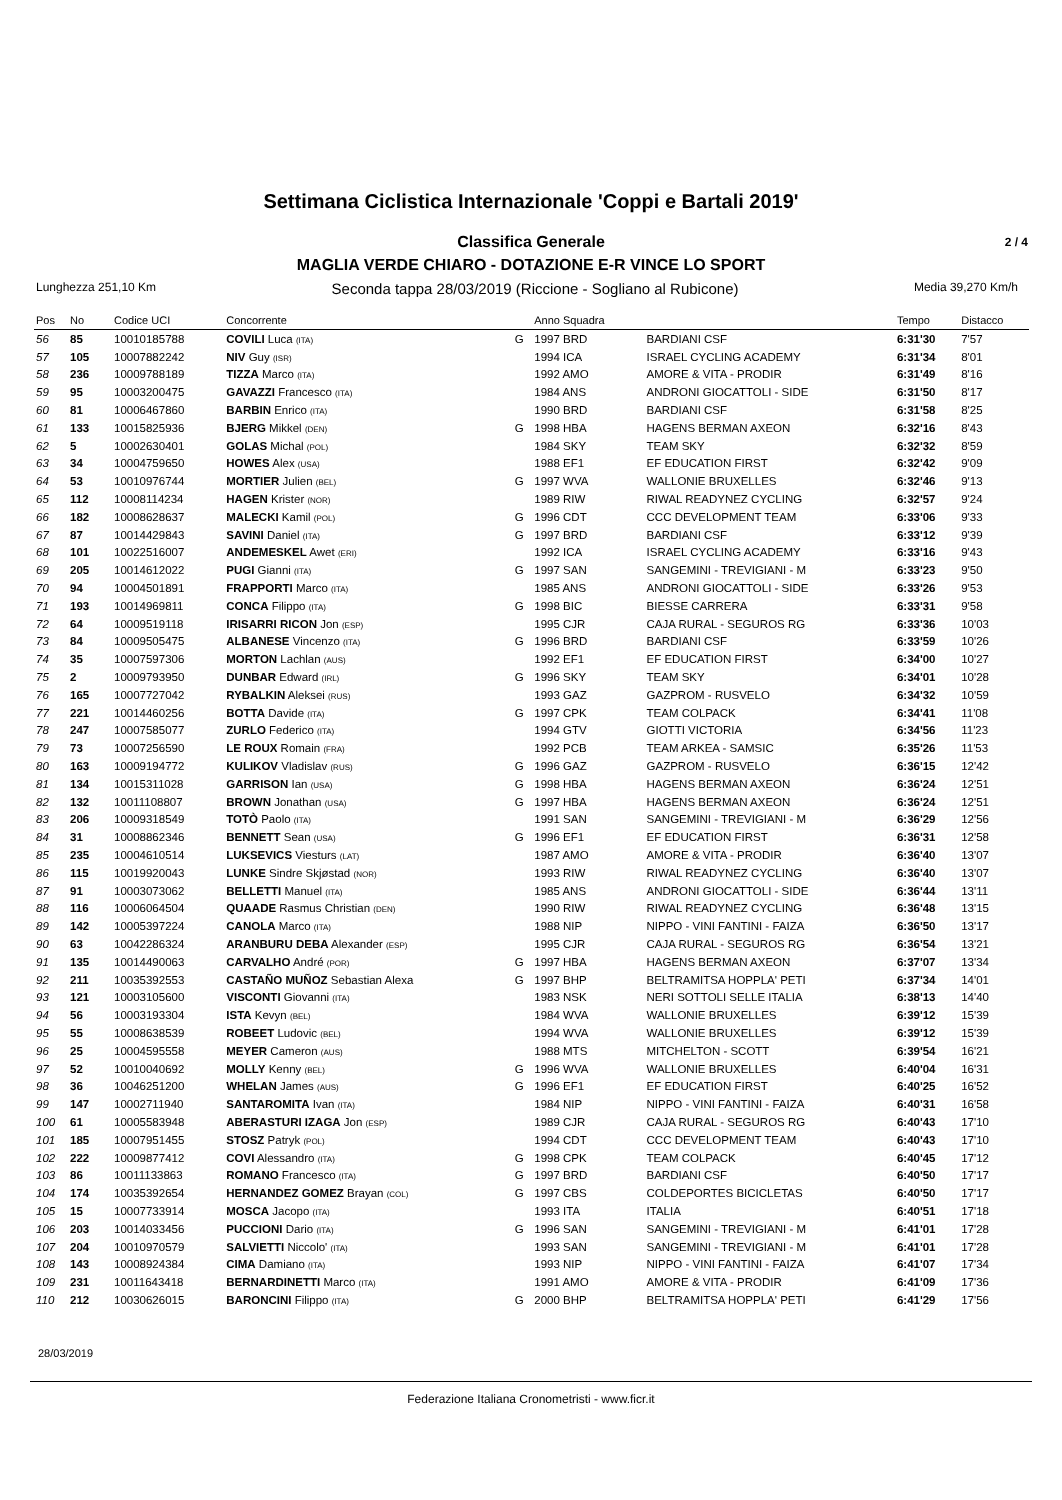Settimana Ciclistica Internazionale 'Coppi e Bartali 2019'
Classifica Generale 2 / 4
MAGLIA VERDE CHIARO - DOTAZIONE E-R VINCE LO SPORT
Lunghezza 251,10 Km Seconda tappa 28/03/2019 (Riccione - Sogliano al Rubicone) Media 39,270 Km/h
| Pos | No | Codice UCI | Concorrente | | Anno Squadra | | Tempo | Distacco |
| --- | --- | --- | --- | --- | --- | --- | --- | --- |
| 56 | 85 | 10010185788 | COVILI Luca (ITA) | G | 1997 BRD | BARDIANI CSF | 6:31'30 | 7'57 |
| 57 | 105 | 10007882242 | NIV Guy (ISR) | | 1994 ICA | ISRAEL CYCLING ACADEMY | 6:31'34 | 8'01 |
| 58 | 236 | 10009788189 | TIZZA Marco (ITA) | | 1992 AMO | AMORE & VITA - PRODIR | 6:31'49 | 8'16 |
| 59 | 95 | 10003200475 | GAVAZZI Francesco (ITA) | | 1984 ANS | ANDRONI GIOCATTOLI - SIDE | 6:31'50 | 8'17 |
| 60 | 81 | 10006467860 | BARBIN Enrico (ITA) | | 1990 BRD | BARDIANI CSF | 6:31'58 | 8'25 |
| 61 | 133 | 10015825936 | BJERG Mikkel (DEN) | G | 1998 HBA | HAGENS BERMAN AXEON | 6:32'16 | 8'43 |
| 62 | 5 | 10002630401 | GOLAS Michal (POL) | | 1984 SKY | TEAM SKY | 6:32'32 | 8'59 |
| 63 | 34 | 10004759650 | HOWES Alex (USA) | | 1988 EF1 | EF EDUCATION FIRST | 6:32'42 | 9'09 |
| 64 | 53 | 10010976744 | MORTIER Julien (BEL) | G | 1997 WVA | WALLONIE BRUXELLES | 6:32'46 | 9'13 |
| 65 | 112 | 10008114234 | HAGEN Krister (NOR) | | 1989 RIW | RIWAL READYNEZ CYCLING | 6:32'57 | 9'24 |
| 66 | 182 | 10008628637 | MALECKI Kamil (POL) | G | 1996 CDT | CCC DEVELOPMENT TEAM | 6:33'06 | 9'33 |
| 67 | 87 | 10014429843 | SAVINI Daniel (ITA) | G | 1997 BRD | BARDIANI CSF | 6:33'12 | 9'39 |
| 68 | 101 | 10022516007 | ANDEMESKEL Awet (ERI) | | 1992 ICA | ISRAEL CYCLING ACADEMY | 6:33'16 | 9'43 |
| 69 | 205 | 10014612022 | PUGI Gianni (ITA) | G | 1997 SAN | SANGEMINI - TREVIGIANI - M | 6:33'23 | 9'50 |
| 70 | 94 | 10004501891 | FRAPPORTI Marco (ITA) | | 1985 ANS | ANDRONI GIOCATTOLI - SIDE | 6:33'26 | 9'53 |
| 71 | 193 | 10014969811 | CONCA Filippo (ITA) | G | 1998 BIC | BIESSE CARRERA | 6:33'31 | 9'58 |
| 72 | 64 | 10009519118 | IRISARRI RICON Jon (ESP) | | 1995 CJR | CAJA RURAL - SEGUROS RG | 6:33'36 | 10'03 |
| 73 | 84 | 10009505475 | ALBANESE Vincenzo (ITA) | G | 1996 BRD | BARDIANI CSF | 6:33'59 | 10'26 |
| 74 | 35 | 10007597306 | MORTON Lachlan (AUS) | | 1992 EF1 | EF EDUCATION FIRST | 6:34'00 | 10'27 |
| 75 | 2 | 10009793950 | DUNBAR Edward (IRL) | G | 1996 SKY | TEAM SKY | 6:34'01 | 10'28 |
| 76 | 165 | 10007727042 | RYBALKIN Aleksei (RUS) | | 1993 GAZ | GAZPROM - RUSVELO | 6:34'32 | 10'59 |
| 77 | 221 | 10014460256 | BOTTA Davide (ITA) | G | 1997 CPK | TEAM COLPACK | 6:34'41 | 11'08 |
| 78 | 247 | 10007585077 | ZURLO Federico (ITA) | | 1994 GTV | GIOTTI VICTORIA | 6:34'56 | 11'23 |
| 79 | 73 | 10007256590 | LE ROUX Romain (FRA) | | 1992 PCB | TEAM ARKEA - SAMSIC | 6:35'26 | 11'53 |
| 80 | 163 | 10009194772 | KULIKOV Vladislav (RUS) | G | 1996 GAZ | GAZPROM - RUSVELO | 6:36'15 | 12'42 |
| 81 | 134 | 10015311028 | GARRISON Ian (USA) | G | 1998 HBA | HAGENS BERMAN AXEON | 6:36'24 | 12'51 |
| 82 | 132 | 10011108807 | BROWN Jonathan (USA) | G | 1997 HBA | HAGENS BERMAN AXEON | 6:36'24 | 12'51 |
| 83 | 206 | 10009318549 | TOTÒ Paolo (ITA) | | 1991 SAN | SANGEMINI - TREVIGIANI - M | 6:36'29 | 12'56 |
| 84 | 31 | 10008862346 | BENNETT Sean (USA) | G | 1996 EF1 | EF EDUCATION FIRST | 6:36'31 | 12'58 |
| 85 | 235 | 10004610514 | LUKSEVICS Viesturs (LAT) | | 1987 AMO | AMORE & VITA - PRODIR | 6:36'40 | 13'07 |
| 86 | 115 | 10019920043 | LUNKE Sindre Skjøstad (NOR) | | 1993 RIW | RIWAL READYNEZ CYCLING | 6:36'40 | 13'07 |
| 87 | 91 | 10003073062 | BELLETTI Manuel (ITA) | | 1985 ANS | ANDRONI GIOCATTOLI - SIDE | 6:36'44 | 13'11 |
| 88 | 116 | 10006064504 | QUAADE Rasmus Christian (DEN) | | 1990 RIW | RIWAL READYNEZ CYCLING | 6:36'48 | 13'15 |
| 89 | 142 | 10005397224 | CANOLA Marco (ITA) | | 1988 NIP | NIPPO - VINI FANTINI - FAIZA | 6:36'50 | 13'17 |
| 90 | 63 | 10042286324 | ARANBURU DEBA Alexander (ESP) | | 1995 CJR | CAJA RURAL - SEGUROS RG | 6:36'54 | 13'21 |
| 91 | 135 | 10014490063 | CARVALHO André (POR) | G | 1997 HBA | HAGENS BERMAN AXEON | 6:37'07 | 13'34 |
| 92 | 211 | 10035392553 | CASTAÑO MUÑOZ Sebastian Alexa | G | 1997 BHP | BELTRAMITSA HOPPLA' PETI | 6:37'34 | 14'01 |
| 93 | 121 | 10003105600 | VISCONTI Giovanni (ITA) | | 1983 NSK | NERI SOTTOLI SELLE ITALIA | 6:38'13 | 14'40 |
| 94 | 56 | 10003193304 | ISTA Kevyn (BEL) | | 1984 WVA | WALLONIE BRUXELLES | 6:39'12 | 15'39 |
| 95 | 55 | 10008638539 | ROBEET Ludovic (BEL) | | 1994 WVA | WALLONIE BRUXELLES | 6:39'12 | 15'39 |
| 96 | 25 | 10004595558 | MEYER Cameron (AUS) | | 1988 MTS | MITCHELTON - SCOTT | 6:39'54 | 16'21 |
| 97 | 52 | 10010040692 | MOLLY Kenny (BEL) | G | 1996 WVA | WALLONIE BRUXELLES | 6:40'04 | 16'31 |
| 98 | 36 | 10046251200 | WHELAN James (AUS) | G | 1996 EF1 | EF EDUCATION FIRST | 6:40'25 | 16'52 |
| 99 | 147 | 10002711940 | SANTAROMITA Ivan (ITA) | | 1984 NIP | NIPPO - VINI FANTINI - FAIZA | 6:40'31 | 16'58 |
| 100 | 61 | 10005583948 | ABERASTURI IZAGA Jon (ESP) | | 1989 CJR | CAJA RURAL - SEGUROS RG | 6:40'43 | 17'10 |
| 101 | 185 | 10007951455 | STOSZ Patryk (POL) | | 1994 CDT | CCC DEVELOPMENT TEAM | 6:40'43 | 17'10 |
| 102 | 222 | 10009877412 | COVI Alessandro (ITA) | G | 1998 CPK | TEAM COLPACK | 6:40'45 | 17'12 |
| 103 | 86 | 10011133863 | ROMANO Francesco (ITA) | G | 1997 BRD | BARDIANI CSF | 6:40'50 | 17'17 |
| 104 | 174 | 10035392654 | HERNANDEZ GOMEZ Brayan (COL) | G | 1997 CBS | COLDEPORTES BICICLETAS | 6:40'50 | 17'17 |
| 105 | 15 | 10007733914 | MOSCA Jacopo (ITA) | | 1993 ITA | ITALIA | 6:40'51 | 17'18 |
| 106 | 203 | 10014033456 | PUCCIONI Dario (ITA) | G | 1996 SAN | SANGEMINI - TREVIGIANI - M | 6:41'01 | 17'28 |
| 107 | 204 | 10010970579 | SALVIETTI Niccolo' (ITA) | | 1993 SAN | SANGEMINI - TREVIGIANI - M | 6:41'01 | 17'28 |
| 108 | 143 | 10008924384 | CIMA Damiano (ITA) | | 1993 NIP | NIPPO - VINI FANTINI - FAIZA | 6:41'07 | 17'34 |
| 109 | 231 | 10011643418 | BERNARDINETTI Marco (ITA) | | 1991 AMO | AMORE & VITA - PRODIR | 6:41'09 | 17'36 |
| 110 | 212 | 10030626015 | BARONCINI Filippo (ITA) | G | 2000 BHP | BELTRAMITSA HOPPLA' PETI | 6:41'29 | 17'56 |
28/03/2019
Federazione Italiana Cronometristi - www.ficr.it